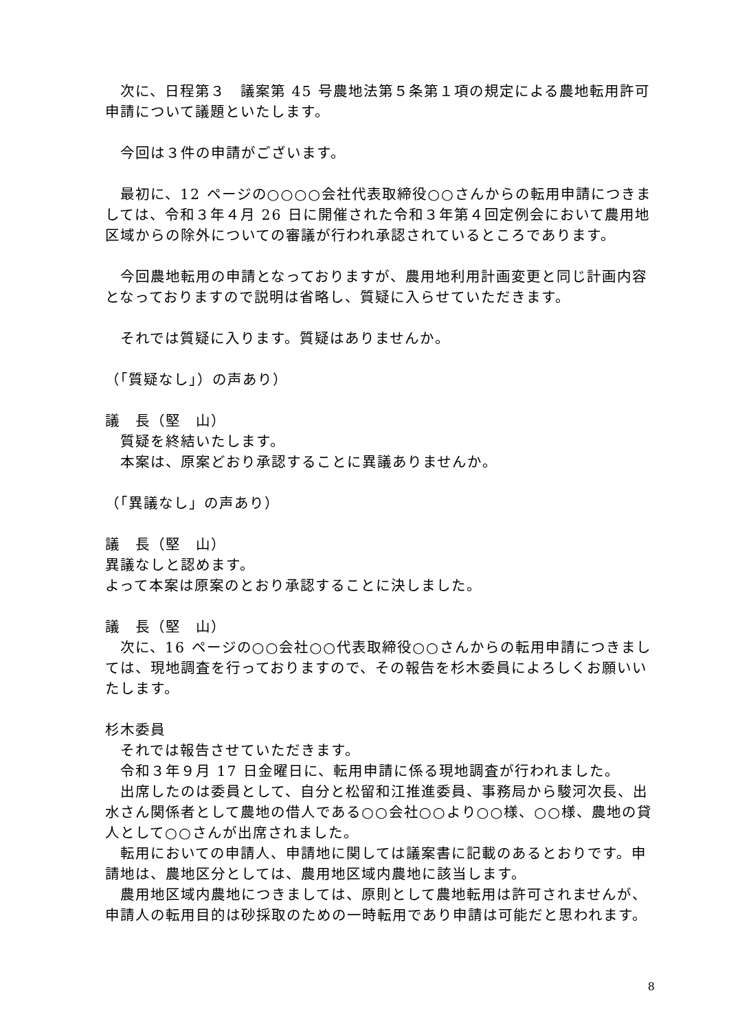次に、日程第３　議案第 45 号農地法第５条第１項の規定による農地転用許可申請について議題といたします。
今回は３件の申請がございます。
最初に、12 ページの○○○○会社代表取締役○○さんからの転用申請につきましては、令和３年４月 26 日に開催された令和３年第４回定例会において農用地区域からの除外についての審議が行われ承認されているところであります。
今回農地転用の申請となっておりますが、農用地利用計画変更と同じ計画内容となっておりますので説明は省略し、質疑に入らせていただきます。
それでは質疑に入ります。質疑はありませんか。
（「質疑なし」）の声あり）
議　長（堅　山）
質疑を終結いたします。
本案は、原案どおり承認することに異議ありませんか。
（「異議なし」の声あり）
議　長（堅　山）
異議なしと認めます。
よって本案は原案のとおり承認することに決しました。
議　長（堅　山）
次に、16 ページの○○会社○○代表取締役○○さんからの転用申請につきましては、現地調査を行っておりますので、その報告を杉木委員によろしくお願いいたします。
杉木委員
それでは報告させていただきます。
令和３年９月 17 日金曜日に、転用申請に係る現地調査が行われました。
出席したのは委員として、自分と松留和江推進委員、事務局から駿河次長、出水さん関係者として農地の借人である○○会社○○より○○様、○○様、農地の貸人として○○さんが出席されました。
転用においての申請人、申請地に関しては議案書に記載のあるとおりです。申請地は、農地区分としては、農用地区域内農地に該当します。
農用地区域内農地につきましては、原則として農地転用は許可されませんが、申請人の転用目的は砂採取のための一時転用であり申請は可能だと思われます。
8